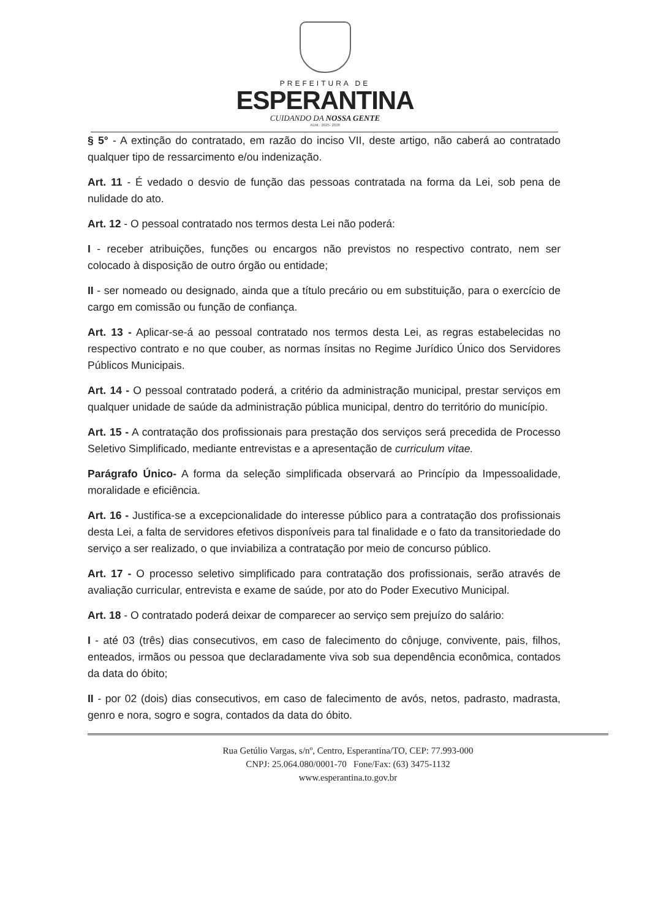PREFEITURA DE
ESPERANTINA
CUIDANDO DA NOSSA GENTE
ADM.: 2025- 2028
§ 5° - A extinção do contratado, em razão do inciso VII, deste artigo, não caberá ao contratado qualquer tipo de ressarcimento e/ou indenização.
Art. 11 - É vedado o desvio de função das pessoas contratada na forma da Lei, sob pena de nulidade do ato.
Art. 12 - O pessoal contratado nos termos desta Lei não poderá:
I - receber atribuições, funções ou encargos não previstos no respectivo contrato, nem ser colocado à disposição de outro órgão ou entidade;
II - ser nomeado ou designado, ainda que a título precário ou em substituição, para o exercício de cargo em comissão ou função de confiança.
Art. 13 - Aplicar-se-á ao pessoal contratado nos termos desta Lei, as regras estabelecidas no respectivo contrato e no que couber, as normas ínsitas no Regime Jurídico Único dos Servidores Públicos Municipais.
Art. 14 - O pessoal contratado poderá, a critério da administração municipal, prestar serviços em qualquer unidade de saúde da administração pública municipal, dentro do território do município.
Art. 15 - A contratação dos profissionais para prestação dos serviços será precedida de Processo Seletivo Simplificado, mediante entrevistas e a apresentação de curriculum vitae.
Parágrafo Único- A forma da seleção simplificada observará ao Princípio da Impessoalidade, moralidade e eficiência.
Art. 16 - Justifica-se a excepcionalidade do interesse público para a contratação dos profissionais desta Lei, a falta de servidores efetivos disponíveis para tal finalidade e o fato da transitoriedade do serviço a ser realizado, o que inviabiliza a contratação por meio de concurso público.
Art. 17 - O processo seletivo simplificado para contratação dos profissionais, serão através de avaliação curricular, entrevista e exame de saúde, por ato do Poder Executivo Municipal.
Art. 18 - O contratado poderá deixar de comparecer ao serviço sem prejuízo do salário:
I - até 03 (três) dias consecutivos, em caso de falecimento do cônjuge, convivente, pais, filhos, enteados, irmãos ou pessoa que declaradamente viva sob sua dependência econômica, contados da data do óbito;
II - por 02 (dois) dias consecutivos, em caso de falecimento de avós, netos, padrasto, madrasta, genro e nora, sogro e sogra, contados da data do óbito.
Rua Getúlio Vargas, s/nº, Centro, Esperantina/TO, CEP: 77.993-000
CNPJ: 25.064.080/0001-70 Fone/Fax: (63) 3475-1132
www.esperantina.to.gov.br